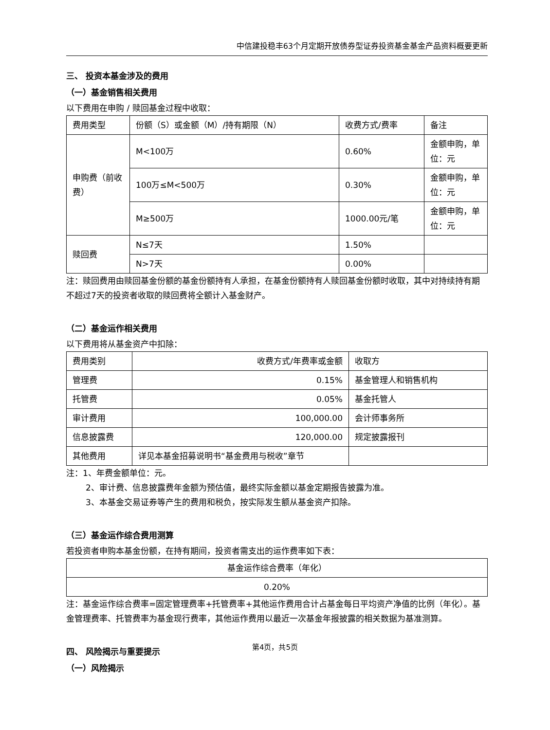中信建投稳丰63个月定期开放债券型证券投资基金基金产品资料概要更新
三、 投资本基金涉及的费用
（一）基金销售相关费用
以下费用在申购 / 赎回基金过程中收取：
| 费用类型 | 份额（S）或金额（M）/持有期限（N） | 收费方式/费率 | 备注 |
| 申购费（前收费） | M<100万 | 0.60% | 金额申购，单位：元 |
| | 100万≤M<500万 | 0.30% | 金额申购，单位：元 |
| | M≥500万 | 1000.00元/笔 | 金额申购，单位：元 |
| 赎回费 | N≤7天 | 1.50% | |
| | N>7天 | 0.00% | |
注：赎回费用由赎回基金份额的基金份额持有人承担，在基金份额持有人赎回基金份额时收取，其中对持续持有期不超过7天的投资者收取的赎回费将全额计入基金财产。
（二）基金运作相关费用
以下费用将从基金资产中扣除：
| 费用类别 | 收费方式/年费率或金额 | 收取方 |
| 管理费 | 0.15% | 基金管理人和销售机构 |
| 托管费 | 0.05% | 基金托管人 |
| 审计费用 | 100,000.00 | 会计师事务所 |
| 信息披露费 | 120,000.00 | 规定披露报刊 |
| 其他费用 | 详见本基金招募说明书“基金费用与税收”章节 | |
注：1、年费金额单位：元。
2、审计费、信息披露费年金额为预估值，最终实际金额以基金定期报告披露为准。
3、本基金交易证券等产生的费用和税负，按实际发生额从基金资产扣除。
（三）基金运作综合费用测算
若投资者申购本基金份额，在持有期间，投资者需支出的运作费率如下表：
| 基金运作综合费率（年化） |
| 0.20% |
注：基金运作综合费率=固定管理费率+托管费率+其他运作费用合计占基金每日平均资产净值的比例（年化）。基金管理费率、托管费率为基金现行费率，其他运作费用以最近一次基金年报披露的相关数据为基准测算。
四、 风险揭示与重要提示
（一）风险揭示
第4页，共5页